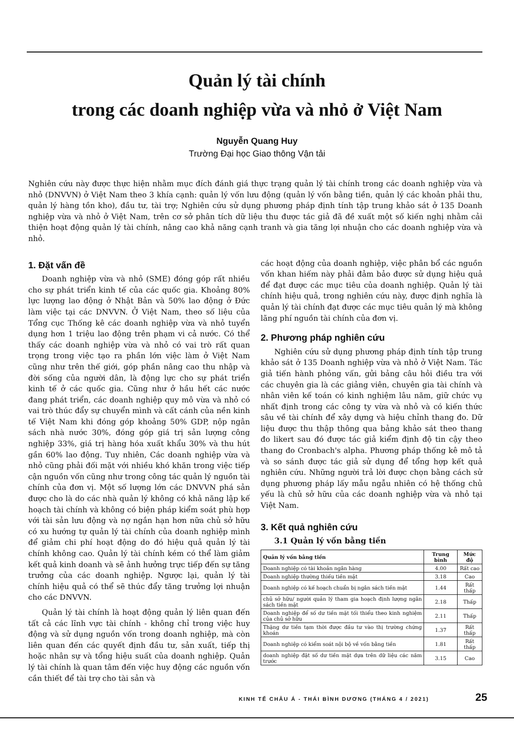Quản lý tài chính
trong các doanh nghiệp vừa và nhỏ ở Việt Nam
Nguyễn Quang Huy
Trường Đại học Giao thông Vận tải
Nghiên cứu này được thực hiện nhằm mục đích đánh giá thực trạng quản lý tài chính trong các doanh nghiệp vừa và nhỏ (DNVVN) ở Việt Nam theo 3 khía cạnh: quản lý vốn lưu động (quản lý vốn bằng tiền, quản lý các khoản phải thu, quản lý hàng tồn kho), đầu tư, tài trợ; Nghiên cứu sử dụng phương pháp định tính tập trung khảo sát ở 135 Doanh nghiệp vừa và nhỏ ở Việt Nam, trên cơ sở phân tích dữ liệu thu được tác giả đã đề xuất một số kiến nghị nhằm cải thiện hoạt động quản lý tài chính, nâng cao khả năng cạnh tranh và gia tăng lợi nhuận cho các doanh nghiệp vừa và nhỏ.
1. Đặt vấn đề
Doanh nghiệp vừa và nhỏ (SME) đóng góp rất nhiều cho sự phát triển kinh tế của các quốc gia. Khoảng 80% lực lượng lao động ở Nhật Bản và 50% lao động ở Đức làm việc tại các DNVVN. Ở Việt Nam, theo số liệu của Tổng cục Thống kê các doanh nghiệp vừa và nhỏ tuyển dụng hơn 1 triệu lao động trên phạm vi cả nước. Có thể thấy các doanh nghiệp vừa và nhỏ có vai trò rất quan trọng trong việc tạo ra phần lớn việc làm ở Việt Nam cũng như trên thế giới, góp phần nâng cao thu nhập và đời sống của người dân, là động lực cho sự phát triển kinh tế ở các quốc gia. Cũng như ở hầu hết các nước đang phát triển, các doanh nghiệp quy mô vừa và nhỏ có vai trò thúc đẩy sự chuyển mình và cất cánh của nền kinh tế Việt Nam khi đóng góp khoảng 50% GDP, nộp ngân sách nhà nước 30%, đóng góp giá trị sản lượng công nghiệp 33%, giá trị hàng hóa xuất khẩu 30% và thu hút gần 60% lao động. Tuy nhiên, Các doanh nghiệp vừa và nhỏ cũng phải đối mặt với nhiều khó khăn trong việc tiếp cận nguồn vốn cũng như trong công tác quản lý nguồn tài chính của đơn vị. Một số lượng lớn các DNVVN phá sản được cho là do các nhà quản lý không có khả năng lập kế hoạch tài chính và không có biện pháp kiểm soát phù hợp với tài sản lưu động và nợ ngắn hạn hơn nữa chủ sở hữu có xu hướng tự quản lý tài chính của doanh nghiệp mình để giảm chi phí hoạt động do đó hiệu quả quản lý tài chính không cao. Quản lý tài chính kém có thể làm giảm kết quả kinh doanh và sẽ ảnh hưởng trực tiếp đến sự tăng trưởng của các doanh nghiệp. Ngược lại, quản lý tài chính hiệu quả có thể sẽ thúc đẩy tăng trưởng lợi nhuận cho các DNVVN.
Quản lý tài chính là hoạt động quản lý liên quan đến tất cả các lĩnh vực tài chính - không chỉ trong việc huy động và sử dụng nguồn vốn trong doanh nghiệp, mà còn liên quan đến các quyết định đầu tư, sản xuất, tiếp thị hoặc nhân sự và tổng hiệu suất của doanh nghiệp. Quản lý tài chính là quan tâm đến việc huy động các nguồn vốn cần thiết để tài trợ cho tài sản và
các hoạt động của doanh nghiệp, việc phân bổ các nguồn vốn khan hiếm này phải đảm bảo được sử dụng hiệu quả để đạt được các mục tiêu của doanh nghiệp. Quản lý tài chính hiệu quả, trong nghiên cứu này, được định nghĩa là quản lý tài chính đạt được các mục tiêu quản lý mà không lãng phí nguồn tài chính của đơn vị.
2. Phương pháp nghiên cứu
Nghiên cứu sử dụng phương pháp định tính tập trung khảo sát ở 135 Doanh nghiệp vừa và nhỏ ở Việt Nam. Tác giả tiến hành phỏng vấn, gửi bảng câu hỏi điều tra với các chuyên gia là các giảng viên, chuyên gia tài chính và nhân viên kế toán có kinh nghiệm lâu năm, giữ chức vụ nhất định trong các công ty vừa và nhỏ và có kiến thức sâu về tài chính để xây dựng và hiệu chỉnh thang đo. Dữ liệu được thu thập thông qua bảng khảo sát theo thang đo likert sau đó được tác giả kiểm định độ tin cậy theo thang đo Cronbach's alpha. Phương pháp thống kê mô tả và so sánh được tác giả sử dụng để tổng hợp kết quả nghiên cứu. Những người trả lời được chọn bằng cách sử dụng phương pháp lấy mẫu ngẫu nhiên có hệ thống chủ yếu là chủ sở hữu của các doanh nghiệp vừa và nhỏ tại Việt Nam.
3. Kết quả nghiên cứu
3.1 Quản lý vốn bằng tiền
| Quản lý vốn bằng tiền | Trung bình | Mức độ |
| --- | --- | --- |
| Doanh nghiệp có tài khoản ngân hàng | 4.00 | Rất cao |
| Doanh nghiệp thường thiếu tiền mặt | 3.18 | Cao |
| Doanh nghiệp có kế hoạch chuẩn bị ngân sách tiền mặt | 1.44 | Rất thấp |
| chủ sở hữu/ người quản lý tham gia hoạch định lượng ngân sách tiền mặt | 2.18 | Thấp |
| Doanh nghiệp để số dư tiền mặt tối thiểu theo kinh nghiệm của chủ sở hữu | 2.11 | Thấp |
| Thặng dư tiền tạm thời được đầu tư vào thị trường chứng khoán | 1.37 | Rất thấp |
| Doanh nghiệp có kiểm soát nội bộ về vốn bằng tiền | 1.81 | Rất thấp |
| doanh nghiệp đặt số dư tiền mặt dựa trên dữ liệu các năm trước | 3.15 | Cao |
KINH TẾ CHÂU Á - THÁI BÌNH DƯƠNG (THÁNG 4 / 2021) 25